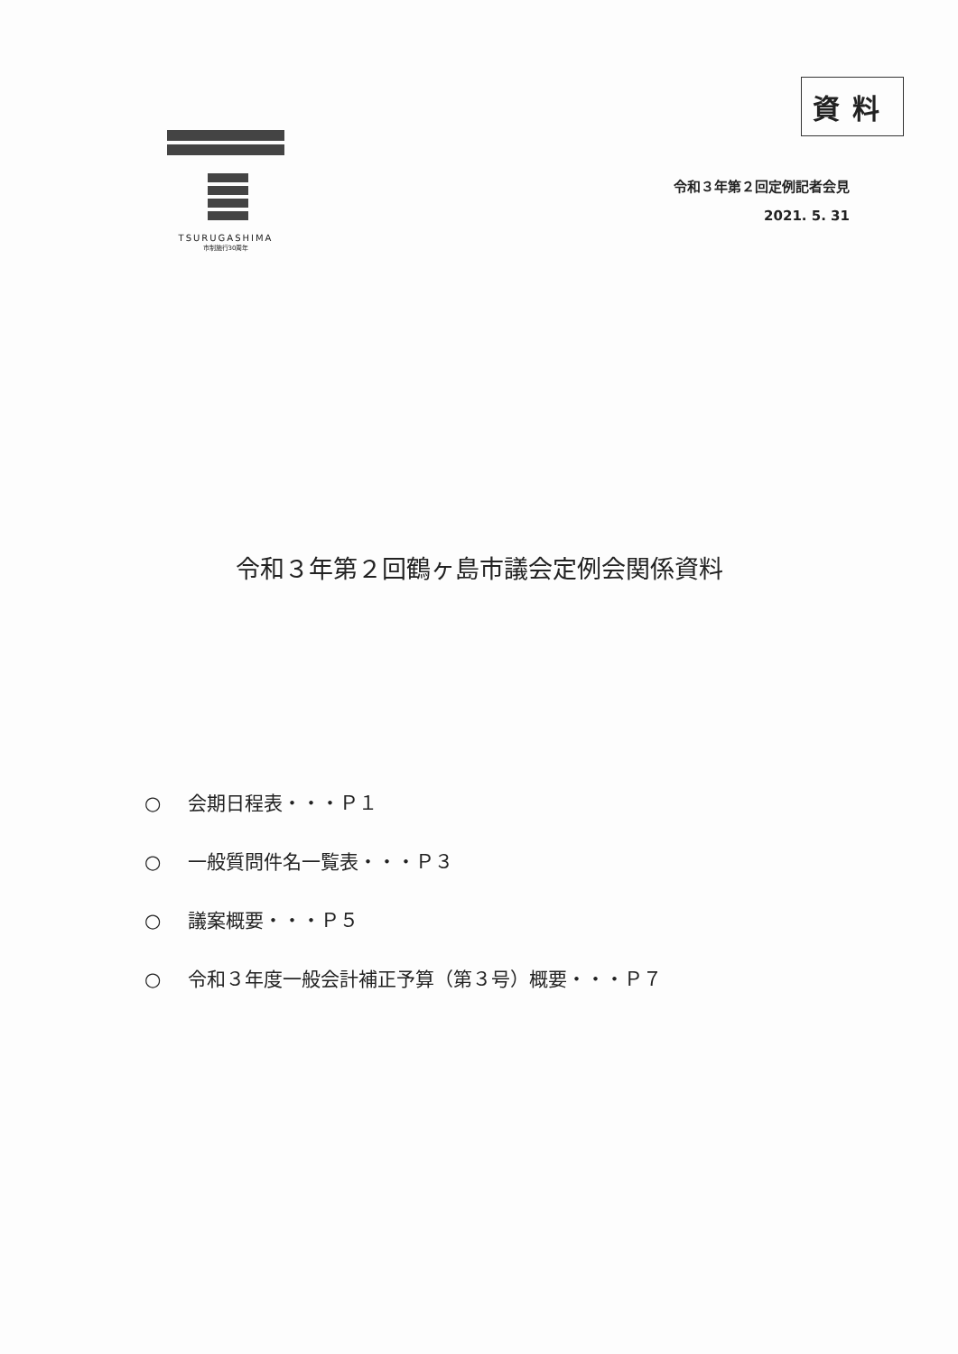TSURUGASHIMA
市制施行30周年
資料
令和３年第２回定例記者会見
2021. 5. 31
令和３年第２回鶴ヶ島市議会定例会関係資料
○ 会期日程表・・・Ｐ１
○ 一般質問件名一覧表・・・Ｐ３
○ 議案概要・・・Ｐ５
○ 令和３年度一般会計補正予算（第３号）概要・・・Ｐ７